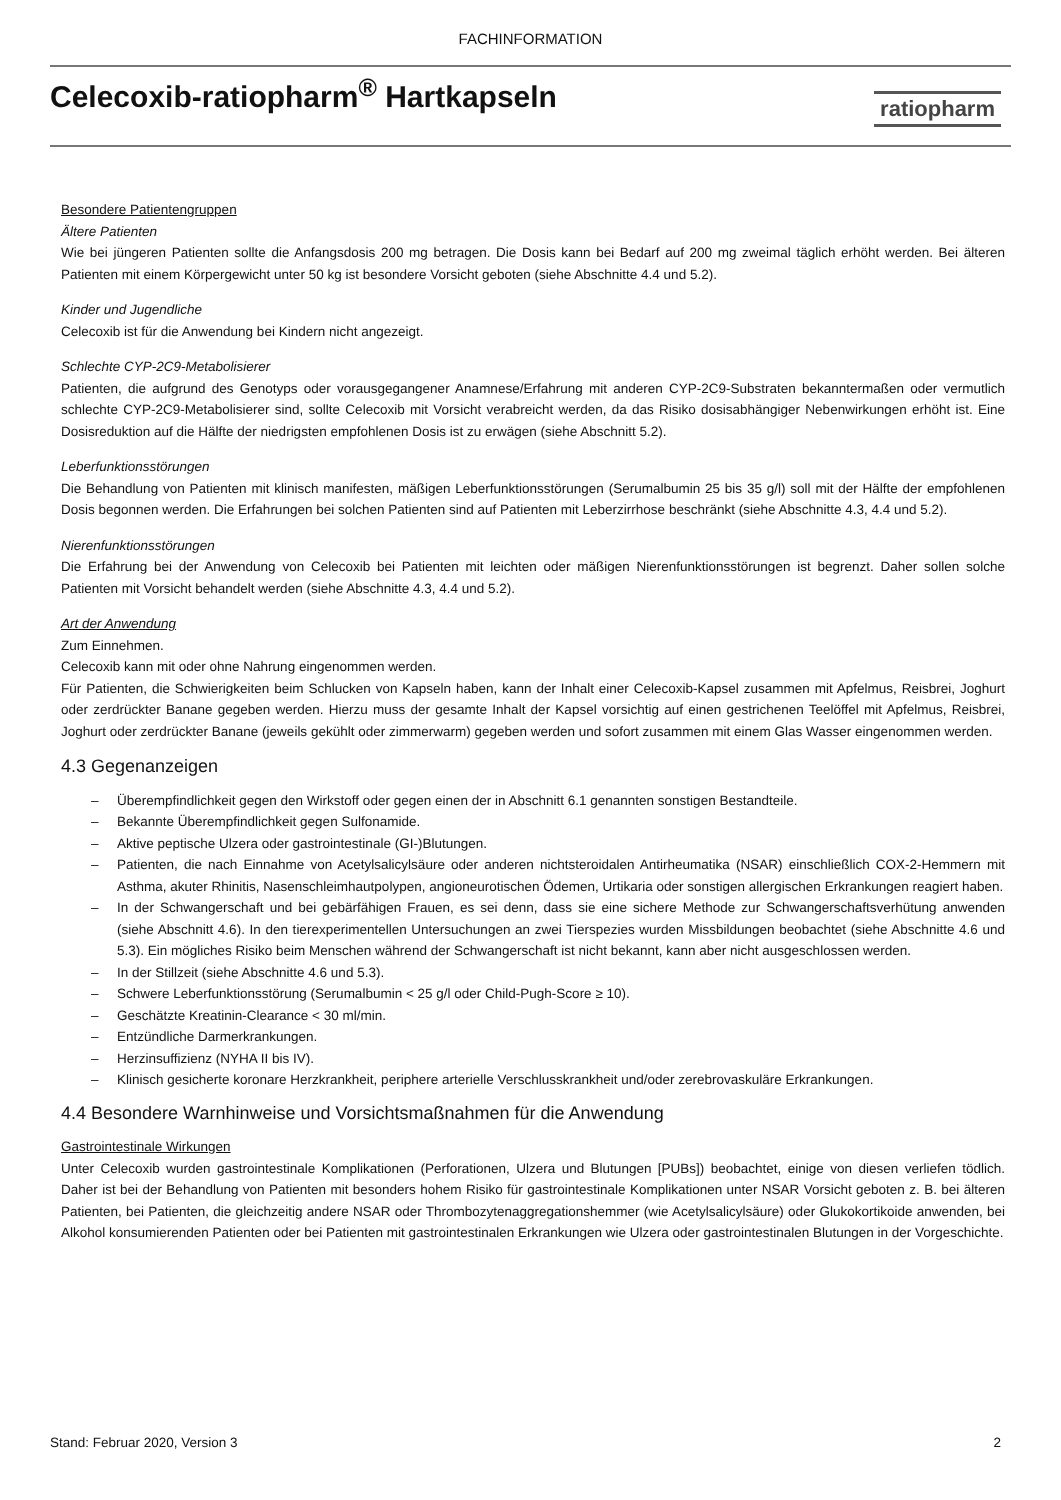FACHINFORMATION
Celecoxib-ratiopharm<sup>®</sup> Hartkapseln
ratiopharm
Besondere Patientengruppen
Ältere Patienten
Wie bei jüngeren Patienten sollte die Anfangsdosis 200 mg betragen. Die Dosis kann bei Bedarf auf 200 mg zweimal täglich erhöht werden. Bei älteren Patienten mit einem Körpergewicht unter 50 kg ist besondere Vorsicht geboten (siehe Abschnitte 4.4 und 5.2).
Kinder und Jugendliche
Celecoxib ist für die Anwendung bei Kindern nicht angezeigt.
Schlechte CYP-2C9-Metabolisierer
Patienten, die aufgrund des Genotyps oder vorausgegangener Anamnese/Erfahrung mit anderen CYP-2C9-Substraten bekanntermaßen oder vermutlich schlechte CYP-2C9-Metabolisierer sind, sollte Celecoxib mit Vorsicht verabreicht werden, da das Risiko dosisabhängiger Nebenwirkungen erhöht ist. Eine Dosisreduktion auf die Hälfte der niedrigsten empfohlenen Dosis ist zu erwägen (siehe Abschnitt 5.2).
Leberfunktionsstörungen
Die Behandlung von Patienten mit klinisch manifesten, mäßigen Leberfunktionsstörungen (Serumalbumin 25 bis 35 g/l) soll mit der Hälfte der empfohlenen Dosis begonnen werden. Die Erfahrungen bei solchen Patienten sind auf Patienten mit Leberzirrhose beschränkt (siehe Abschnitte 4.3, 4.4 und 5.2).
Nierenfunktionsstörungen
Die Erfahrung bei der Anwendung von Celecoxib bei Patienten mit leichten oder mäßigen Nierenfunktionsstörungen ist begrenzt. Daher sollen solche Patienten mit Vorsicht behandelt werden (siehe Abschnitte 4.3, 4.4 und 5.2).
Art der Anwendung
Zum Einnehmen.
Celecoxib kann mit oder ohne Nahrung eingenommen werden.
Für Patienten, die Schwierigkeiten beim Schlucken von Kapseln haben, kann der Inhalt einer Celecoxib-Kapsel zusammen mit Apfelmus, Reisbrei, Joghurt oder zerdrückter Banane gegeben werden. Hierzu muss der gesamte Inhalt der Kapsel vorsichtig auf einen gestrichenen Teelöffel mit Apfelmus, Reisbrei, Joghurt oder zerdrückter Banane (jeweils gekühlt oder zimmerwarm) gegeben werden und sofort zusammen mit einem Glas Wasser eingenommen werden.
4.3 Gegenanzeigen
– Überempfindlichkeit gegen den Wirkstoff oder gegen einen der in Abschnitt 6.1 genannten sonstigen Bestandteile.
– Bekannte Überempfindlichkeit gegen Sulfonamide.
– Aktive peptische Ulzera oder gastrointestinale (GI-)Blutungen.
– Patienten, die nach Einnahme von Acetylsalicylsäure oder anderen nichtsteroidalen Antirheumatika (NSAR) einschließlich COX-2-Hemmern mit Asthma, akuter Rhinitis, Nasenschleimhautpolypen, angioneurotischen Ödemen, Urtikaria oder sonstigen allergischen Erkrankungen reagiert haben.
– In der Schwangerschaft und bei gebärfähigen Frauen, es sei denn, dass sie eine sichere Methode zur Schwangerschaftsverhütung anwenden (siehe Abschnitt 4.6). In den tierexperimentellen Untersuchungen an zwei Tierspezies wurden Missbildungen beobachtet (siehe Abschnitte 4.6 und 5.3). Ein mögliches Risiko beim Menschen während der Schwangerschaft ist nicht bekannt, kann aber nicht ausgeschlossen werden.
– In der Stillzeit (siehe Abschnitte 4.6 und 5.3).
– Schwere Leberfunktionsstörung (Serumalbumin < 25 g/l oder Child-Pugh-Score ≥ 10).
– Geschätzte Kreatinin-Clearance < 30 ml/min.
– Entzündliche Darmerkrankungen.
– Herzinsuffizienz (NYHA II bis IV).
– Klinisch gesicherte koronare Herzkrankheit, periphere arterielle Verschlusskrankheit und/oder zerebrovaskuläre Erkrankungen.
4.4 Besondere Warnhinweise und Vorsichtsmaßnahmen für die Anwendung
Gastrointestinale Wirkungen
Unter Celecoxib wurden gastrointestinale Komplikationen (Perforationen, Ulzera und Blutungen [PUBs]) beobachtet, einige von diesen verliefen tödlich. Daher ist bei der Behandlung von Patienten mit besonders hohem Risiko für gastrointestinale Komplikationen unter NSAR Vorsicht geboten z. B. bei älteren Patienten, bei Patienten, die gleichzeitig andere NSAR oder Thrombozytenaggregationshemmer (wie Acetylsalicylsäure) oder Glukokortikoide anwenden, bei Alkohol konsumierenden Patienten oder bei Patienten mit gastrointestinalen Erkrankungen wie Ulzera oder gastrointestinalen Blutungen in der Vorgeschichte.
Stand: Februar 2020, Version 3 2